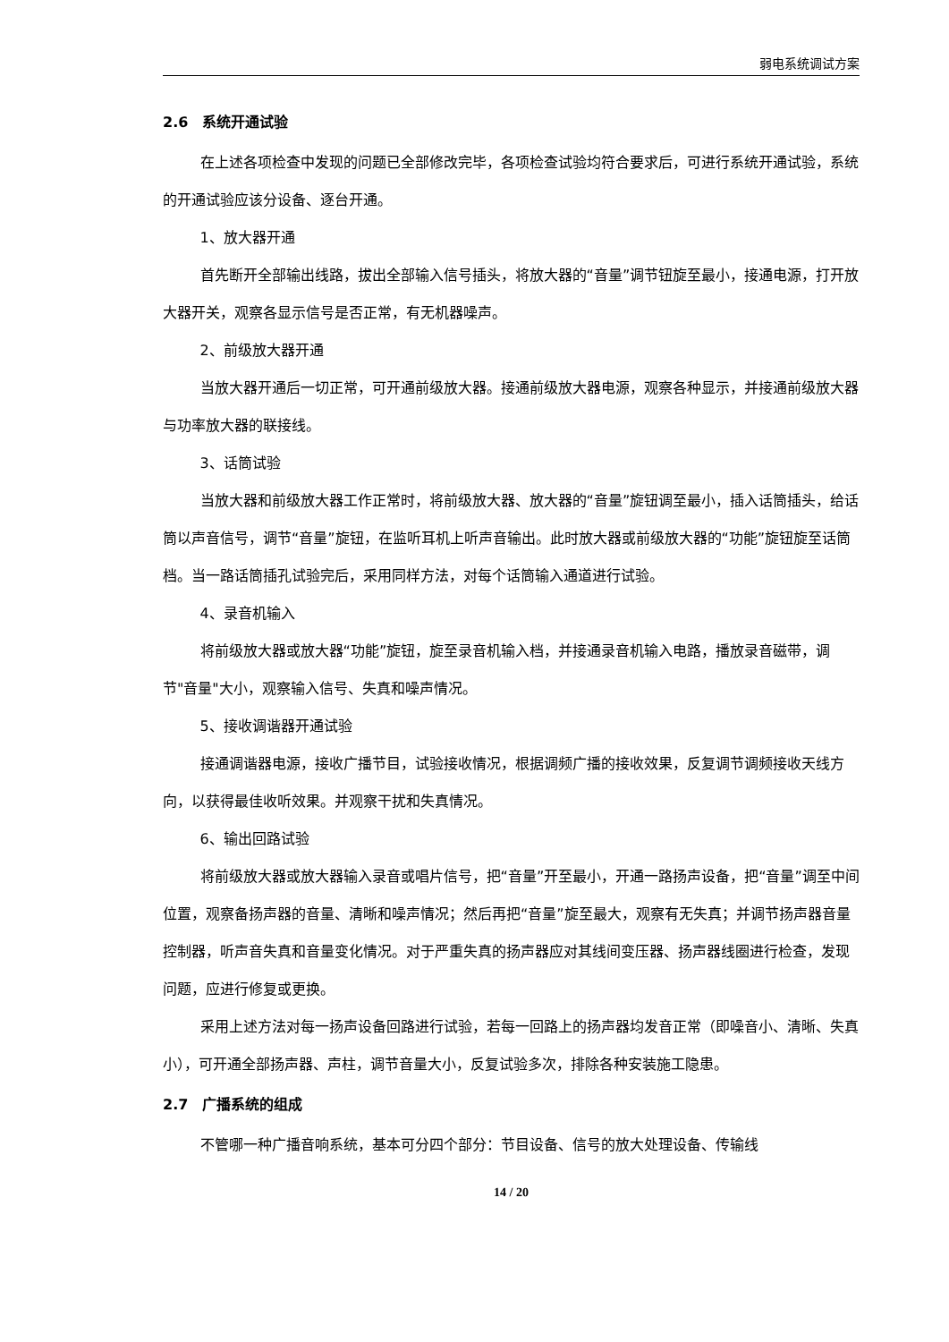弱电系统调试方案
2.6　系统开通试验
在上述各项检查中发现的问题已全部修改完毕，各项检查试验均符合要求后，可进行系统开通试验，系统的开通试验应该分设备、逐台开通。
1、放大器开通
首先断开全部输出线路，拔出全部输入信号插头，将放大器的“音量”调节钮旋至最小，接通电源，打开放大器开关，观察各显示信号是否正常，有无机器噪声。
2、前级放大器开通
当放大器开通后一切正常，可开通前级放大器。接通前级放大器电源，观察各种显示，并接通前级放大器与功率放大器的联接线。
3、话筒试验
当放大器和前级放大器工作正常时，将前级放大器、放大器的“音量”旋钮调至最小，插入话筒插头，给话筒以声音信号，调节“音量”旋钮，在监听耳机上听声音输出。此时放大器或前级放大器的“功能”旋钮旋至话筒档。当一路话筒插孔试验完后，采用同样方法，对每个话筒输入通道进行试验。
4、录音机输入
将前级放大器或放大器“功能”旋钮，旋至录音机输入档，并接通录音机输入电路，播放录音磁带，调节"音量"大小，观察输入信号、失真和噪声情况。
5、接收调谐器开通试验
接通调谐器电源，接收广播节目，试验接收情况，根据调频广播的接收效果，反复调节调频接收天线方向，以获得最佳收听效果。并观察干扰和失真情况。
6、输出回路试验
将前级放大器或放大器输入录音或唱片信号，把“音量”开至最小，开通一路扬声设备，把“音量”调至中间位置，观察备扬声器的音量、清晰和噪声情况；然后再把“音量”旋至最大，观察有无失真；并调节扬声器音量控制器，听声音失真和音量变化情况。对于严重失真的扬声器应对其线间变压器、扬声器线圈进行检查，发现问题，应进行修复或更换。
采用上述方法对每一扬声设备回路进行试验，若每一回路上的扬声器均发音正常（即噪音小、清晰、失真小），可开通全部扬声器、声柱，调节音量大小，反复试验多次，排除各种安装施工隐患。
2.7　广播系统的组成
不管哪一种广播音响系统，基本可分四个部分：节目设备、信号的放大处理设备、传输线
14 / 20